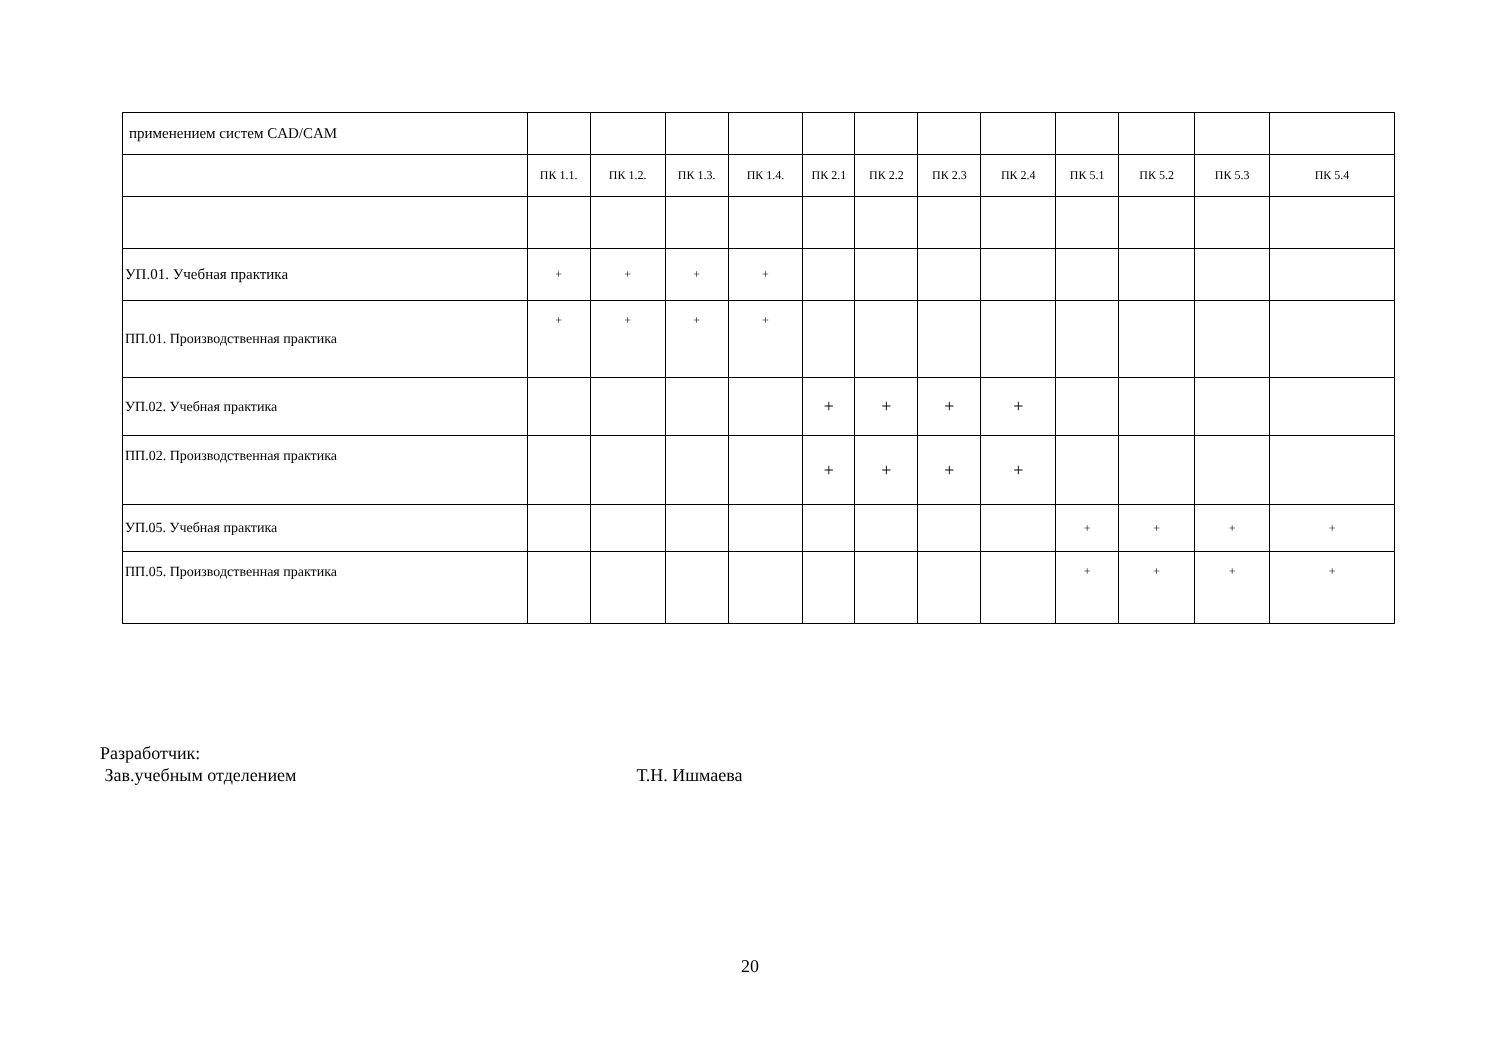| применением систем CAD/CAM | | | | | | | | | | | | |
| | ПК 1.1. | ПК 1.2. | ПК 1.3. | ПК 1.4. | ПК 2.1 | ПК 2.2 | ПК 2.3 | ПК 2.4 | ПК 5.1 | ПК 5.2 | ПК 5.3 | ПК 5.4 |
| УП.01. Учебная практика | + | + | + | + | | | | | | | | |
| ПП.01. Производственная практика | + | + | + | + | | | | | | | | |
| УП.02. Учебная практика | | | | | + | + | + | + | | | | |
| ПП.02. Производственная практика | | | | | + | + | + | + | | | | |
| УП.05. Учебная практика | | | | | | | | | + | + | + | + |
| ПП.05. Производственная практика | | | | | | | | | + | + | + | + |
Разработчик:
Зав.учебным отделением Т.Н. Ишмаева
20